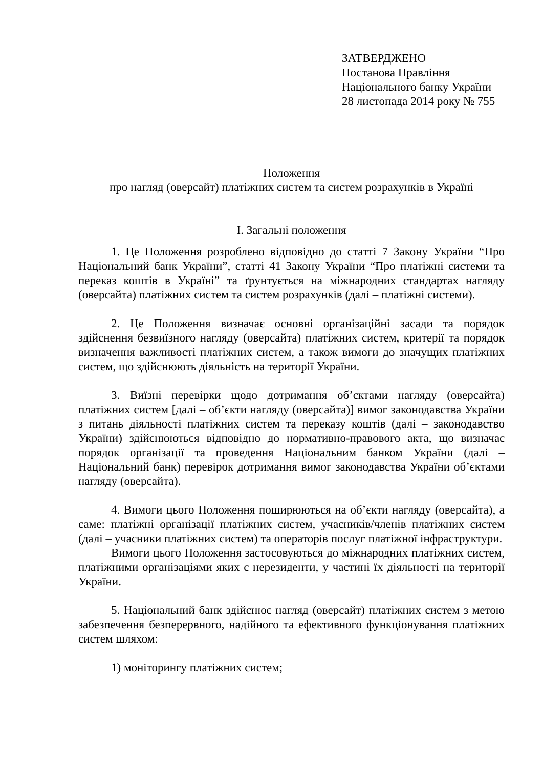ЗАТВЕРДЖЕНО
Постанова Правління
Національного банку України
28 листопада 2014 року № 755
Положення
про нагляд (оверсайт) платіжних систем та систем розрахунків в Україні
І. Загальні положення
1. Це Положення розроблено відповідно до статті 7 Закону України “Про Національний банк України”, статті 41 Закону України “Про платіжні системи та переказ коштів в Україні” та ґрунтується на міжнародних стандартах нагляду (оверсайта) платіжних систем та систем розрахунків (далі – платіжні системи).
2. Це Положення визначає основні організаційні засади та порядок здійснення безвиїзного нагляду (оверсайта) платіжних систем, критерії та порядок визначення важливості платіжних систем, а також вимоги до значущих платіжних систем, що здійснюють діяльність на території України.
3. Виїзні перевірки щодо дотримання об’єктами нагляду (оверсайта) платіжних систем [далі – об’єкти нагляду (оверсайта)] вимог законодавства України з питань діяльності платіжних систем та переказу коштів (далі – законодавство України) здійснюються відповідно до нормативно-правового акта, що визначає порядок організації та проведення Національним банком України (далі – Національний банк) перевірок дотримання вимог законодавства України об’єктами нагляду (оверсайта).
4. Вимоги цього Положення поширюються на об’єкти нагляду (оверсайта), а саме: платіжні організації платіжних систем, учасників/членів платіжних систем (далі – учасники платіжних систем) та операторів послуг платіжної інфраструктури.
Вимоги цього Положення застосовуються до міжнародних платіжних систем, платіжними організаціями яких є нерезиденти, у частині їх діяльності на території України.
5. Національний банк здійснює нагляд (оверсайт) платіжних систем з метою забезпечення безперервного, надійного та ефективного функціонування платіжних систем шляхом:
1) моніторингу платіжних систем;